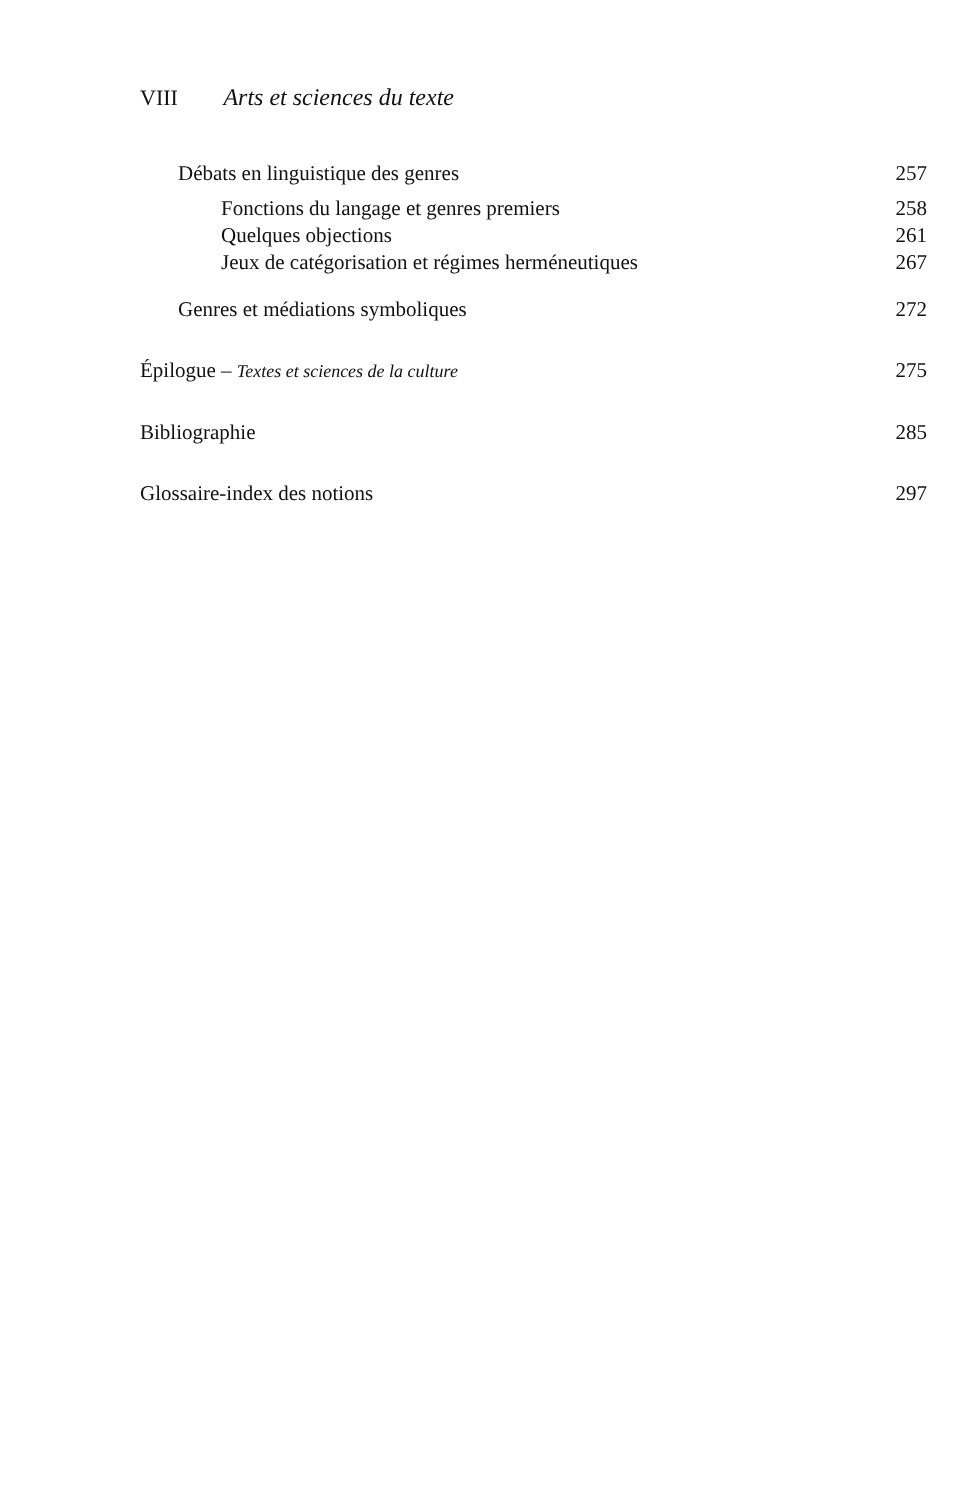VIII Arts et sciences du texte
Débats en linguistique des genres 257
Fonctions du langage et genres premiers 258
Quelques objections 261
Jeux de catégorisation et régimes herméneutiques 267
Genres et médiations symboliques 272
Épilogue – Textes et sciences de la culture 275
Bibliographie 285
Glossaire-index des notions 297